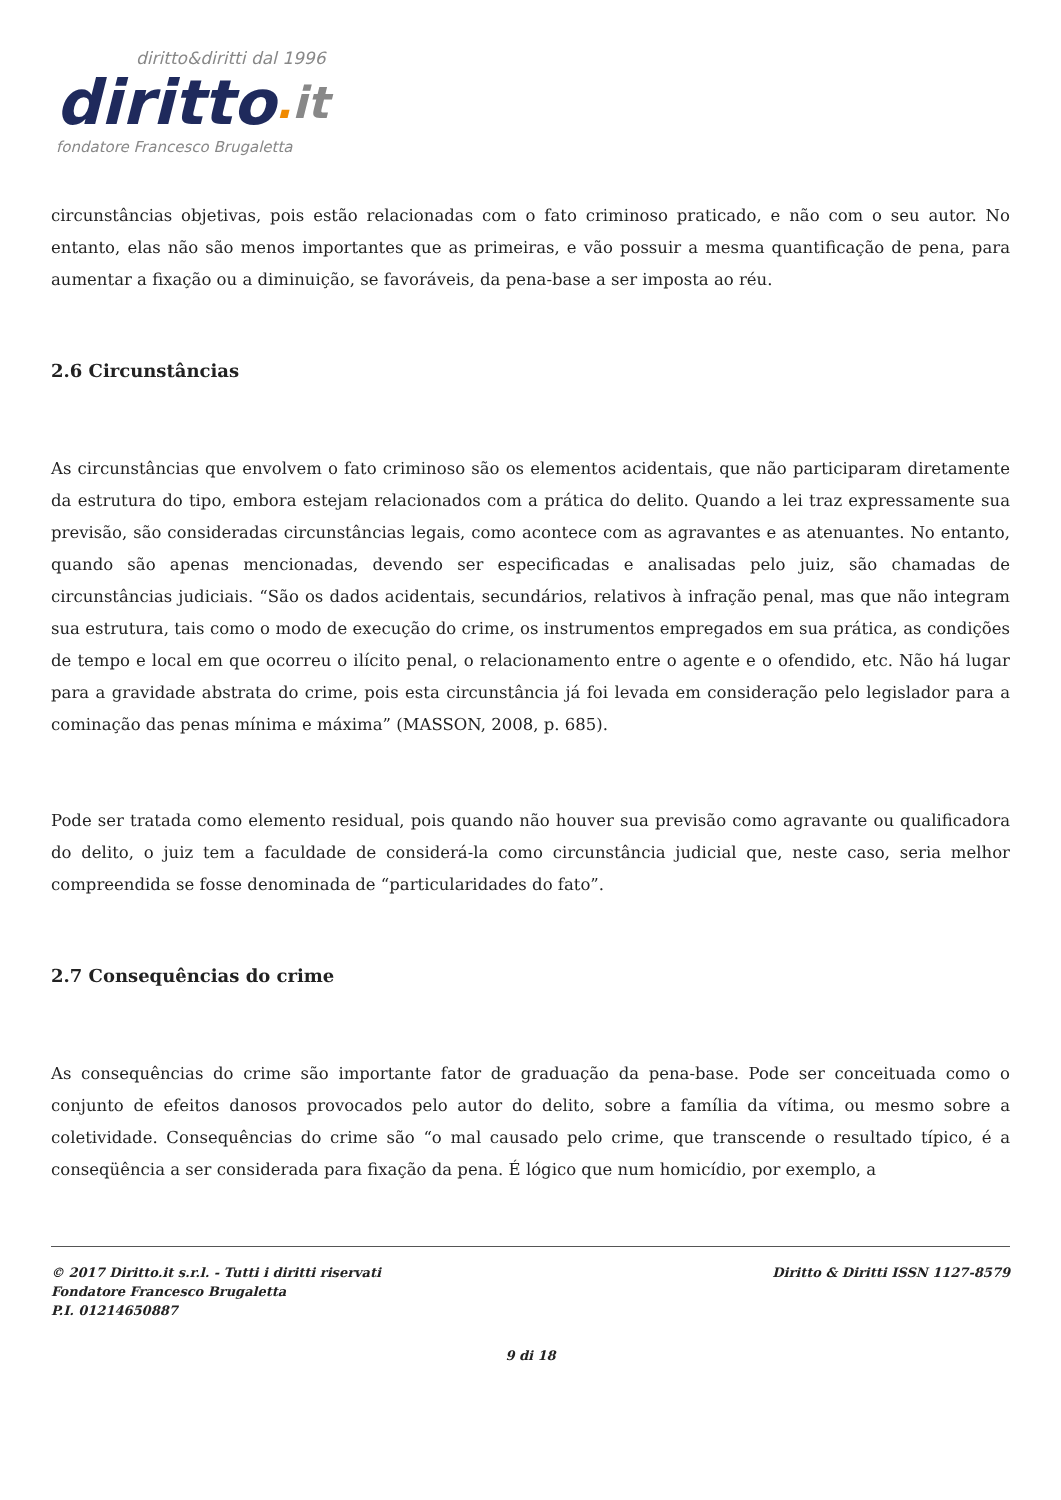diritto&diritti dal 1996
diritto. it
fondatore Francesco Brugaletta
circunstâncias objetivas, pois estão relacionadas com o fato criminoso praticado, e não com o seu autor. No entanto, elas não são menos importantes que as primeiras, e vão possuir a mesma quantificação de pena, para aumentar a fixação ou a diminuição, se favoráveis, da pena-base a ser imposta ao réu.
2.6 Circunstâncias
As circunstâncias que envolvem o fato criminoso são os elementos acidentais, que não participaram diretamente da estrutura do tipo, embora estejam relacionados com a prática do delito. Quando a lei traz expressamente sua previsão, são consideradas circunstâncias legais, como acontece com as agravantes e as atenuantes. No entanto, quando são apenas mencionadas, devendo ser especificadas e analisadas pelo juiz, são chamadas de circunstâncias judiciais. “São os dados acidentais, secundários, relativos à infração penal, mas que não integram sua estrutura, tais como o modo de execução do crime, os instrumentos empregados em sua prática, as condições de tempo e local em que ocorreu o ilícito penal, o relacionamento entre o agente e o ofendido, etc. Não há lugar para a gravidade abstrata do crime, pois esta circunstância já foi levada em consideração pelo legislador para a cominação das penas mínima e máxima” (MASSON, 2008, p. 685).
Pode ser tratada como elemento residual, pois quando não houver sua previsão como agravante ou qualificadora do delito, o juiz tem a faculdade de considerá-la como circunstância judicial que, neste caso, seria melhor compreendida se fosse denominada de “particularidades do fato”.
2.7 Consequências do crime
As consequências do crime são importante fator de graduação da pena-base. Pode ser conceituada como o conjunto de efeitos danosos provocados pelo autor do delito, sobre a família da vítima, ou mesmo sobre a coletividade. Consequências do crime são “o mal causado pelo crime, que transcende o resultado típico, é a conseqüência a ser considerada para fixação da pena. É lógico que num homicídio, por exemplo, a
© 2017 Diritto.it s.r.l. - Tutti i diritti riservati
Fondatore Francesco Brugaletta
P.I. 01214650887
Diritto & Diritti ISSN 1127-8579
9 di 18